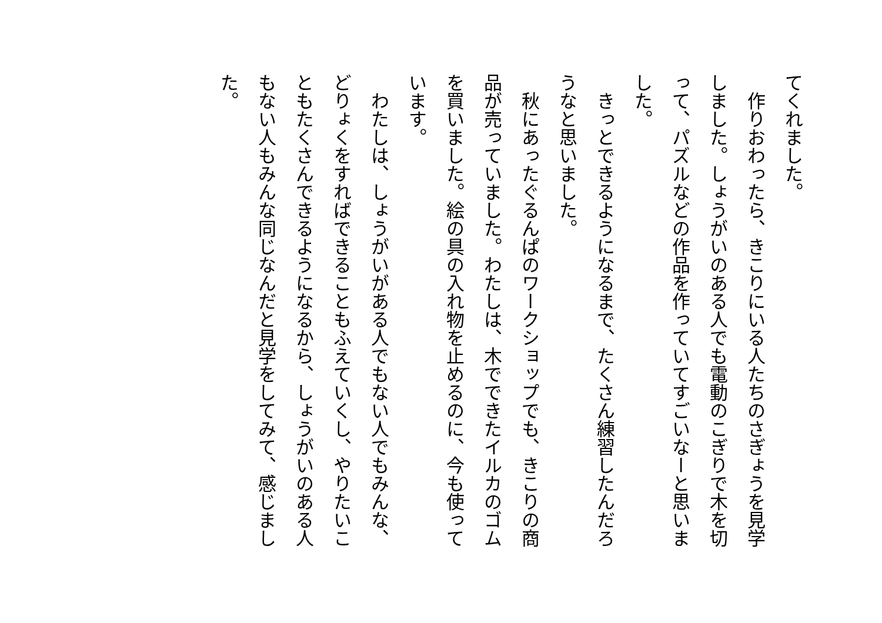てくれました。
　作りおわったら、きこりにいる人たちのさぎょうを見学しました。しょうがいのある人でも電動のこぎりで木を切って、パズルなどの作品を作っていてすごいなーと思いました。
　きっとできるようになるまで、たくさん練習したんだろうなと思いました。
　秋にあったぐるんぱのワークショップでも、きこりの商品が売っていました。わたしは、木でできたイルカのゴムを買いました。絵の具の入れ物を止めるのに、今も使っています。
　わたしは、しょうがいがある人でもない人でもみんな、どりょくをすればできることもふえていくし、やりたいこともたくさんできるようになるから、しょうがいのある人もない人もみんな同じなんだと見学をしてみて、感じました。